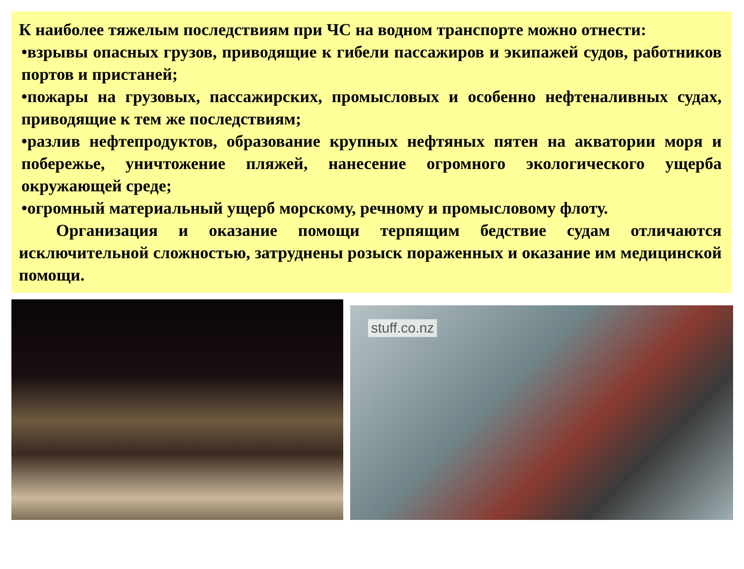К наиболее тяжелым последствиям при ЧС на водном транспорте можно отнести:
•взрывы опасных грузов, приводящие к гибели пассажиров и экипажей судов, работников портов и пристаней;
•пожары на грузовых, пассажирских, промысловых и особенно нефтеналивных судах, приводящие к тем же последствиям;
•разлив нефтепродуктов, образование крупных нефтяных пятен на акватории моря и побережье, уничтожение пляжей, нанесение огромного экологического ущерба окружающей среде;
•огромный материальный ущерб морскому, речному и промысловому флоту.
Организация и оказание помощи терпящим бедствие судам отличаются исключительной сложностью, затруднены розыск пораженных и оказание им медицинской помощи.
stuff.co.nz